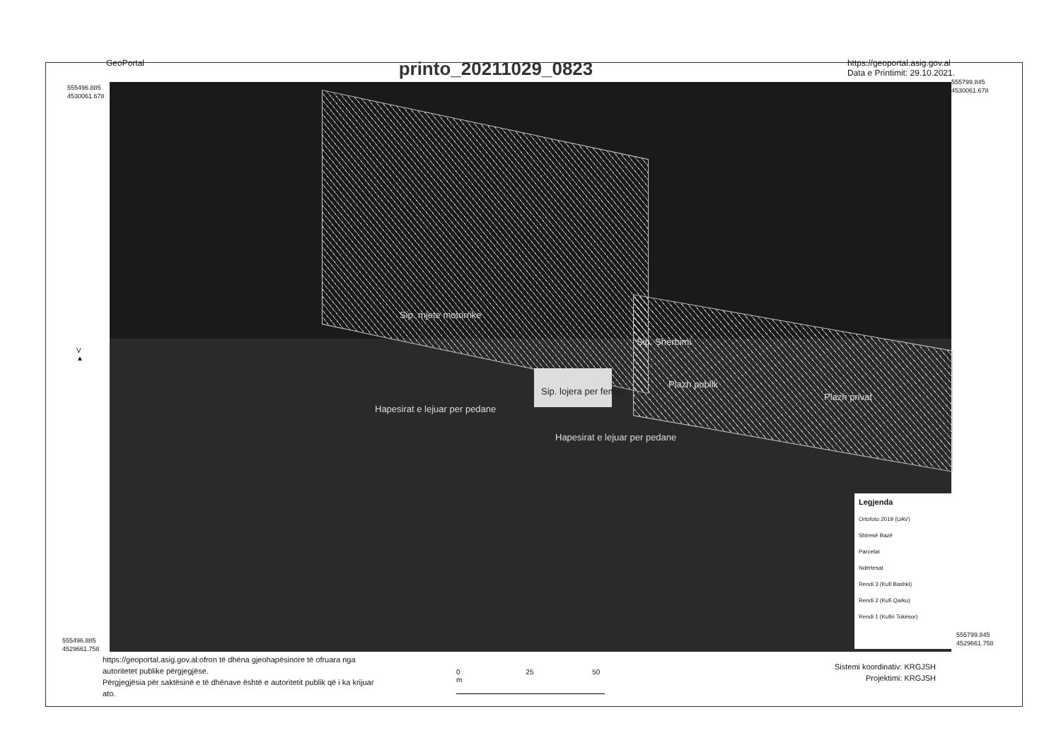GeoPortal printo_20211029_0823 https://geoportal.asig.gov.al
Data e Printimit: 29.10.2021.
555496.885
4530061.678
555799.845
4530061.678
Sip. mjete motorrike
Sip. Sherbimi
Plazh publik
Plazh privat
Sip. lojera per femije
Hapesirat e lejuar per pedane
Hapesirat e lejuar per pedane
Legjenda
Ortofoto 2019 (UAV)
Shtresë Bazë
Parcelat
Ndërtesat
Rendi 3 (Kufi Bashki)
Rendi 2 (Kufi Qarku)
Rendi 1 (Kufiri Tokësor)
555496.885
4529661.758
555799.845
4529661.758
https://geoportal.asig.gov.al:ofron të dhëna gjeohapësinore të ofruara nga autoritetet publike përgjegjëse.
Përgjegjësia për saktësinë e të dhënave është e autoritetit publik që i ka krijuar ato.
0 25 50 m
Sistemi koordinativ: KRGJSH
Projektimi: KRGJSH
V
▲